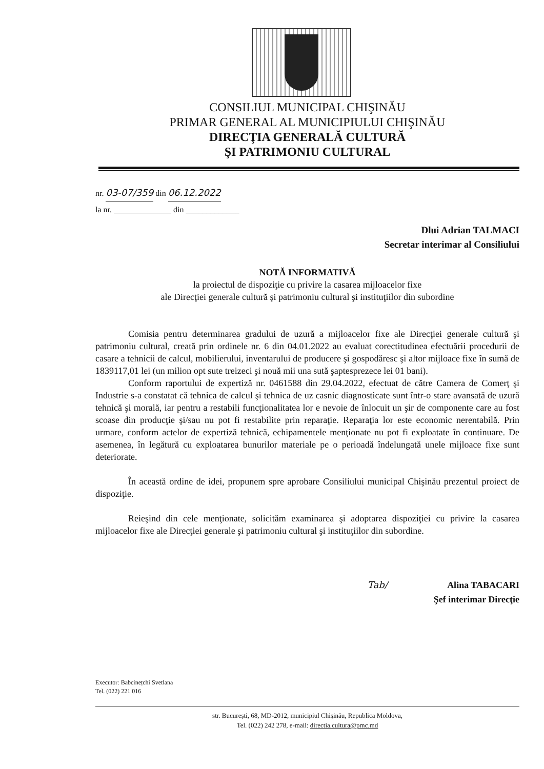CONSILIUL MUNICIPAL CHIŞINĂU
PRIMAR GENERAL AL MUNICIPIULUI CHIŞINĂU
DIRECŢIA GENERALĂ CULTURĂ
ŞI PATRIMONIU CULTURAL
nr. 03-07/359 din 06.12.2022
la nr. ______________ din _____________
Dlui Adrian TALMACI
Secretar interimar al Consiliului
NOTĂ INFORMATIVĂ
la proiectul de dispoziţie cu privire la casarea mijloacelor fixe
ale Direcţiei generale cultură şi patrimoniu cultural şi instituţiilor din subordine
Comisia pentru determinarea gradului de uzură a mijloacelor fixe ale Direcţiei generale cultură şi patrimoniu cultural, creată prin ordinele nr. 6 din 04.01.2022 au evaluat corectitudinea efectuării procedurii de casare a tehnicii de calcul, mobilierului, inventarului de producere şi gospodăresc şi altor mijloace fixe în sumă de 1839117,01 lei (un milion opt sute treizeci şi nouă mii una sută şaptesprezece lei 01 bani).
Conform raportului de expertiză nr. 0461588 din 29.04.2022, efectuat de către Camera de Comerţ şi Industrie s-a constatat că tehnica de calcul şi tehnica de uz casnic diagnosticate sunt într-o stare avansată de uzură tehnică şi morală, iar pentru a restabili funcţionalitatea lor e nevoie de înlocuit un şir de componente care au fost scoase din producţie şi/sau nu pot fi restabilite prin reparaţie. Reparaţia lor este economic nerentabilă. Prin urmare, conform actelor de expertiză tehnică, echipamentele menţionate nu pot fi exploatate în continuare. De asemenea, în legătură cu exploatarea bunurilor materiale pe o perioadă îndelungată unele mijloace fixe sunt deteriorate.
În această ordine de idei, propunem spre aprobare Consiliului municipal Chişinău prezentul proiect de dispoziţie.
Reieşind din cele menţionate, solicităm examinarea şi adoptarea dispoziţiei cu privire la casarea mijloacelor fixe ale Direcţiei generale şi patrimoniu cultural şi instituţiilor din subordine.
Tab/ Alina TABACARI
Şef interimar Direcţie
Executor: Babcinețchi Svetlana
Tel. (022) 221 016
str. Bucureşti, 68, MD-2012, municipiul Chişinău, Republica Moldova,
Tel. (022) 242 278, e-mail: directia.cultura@pmc.md